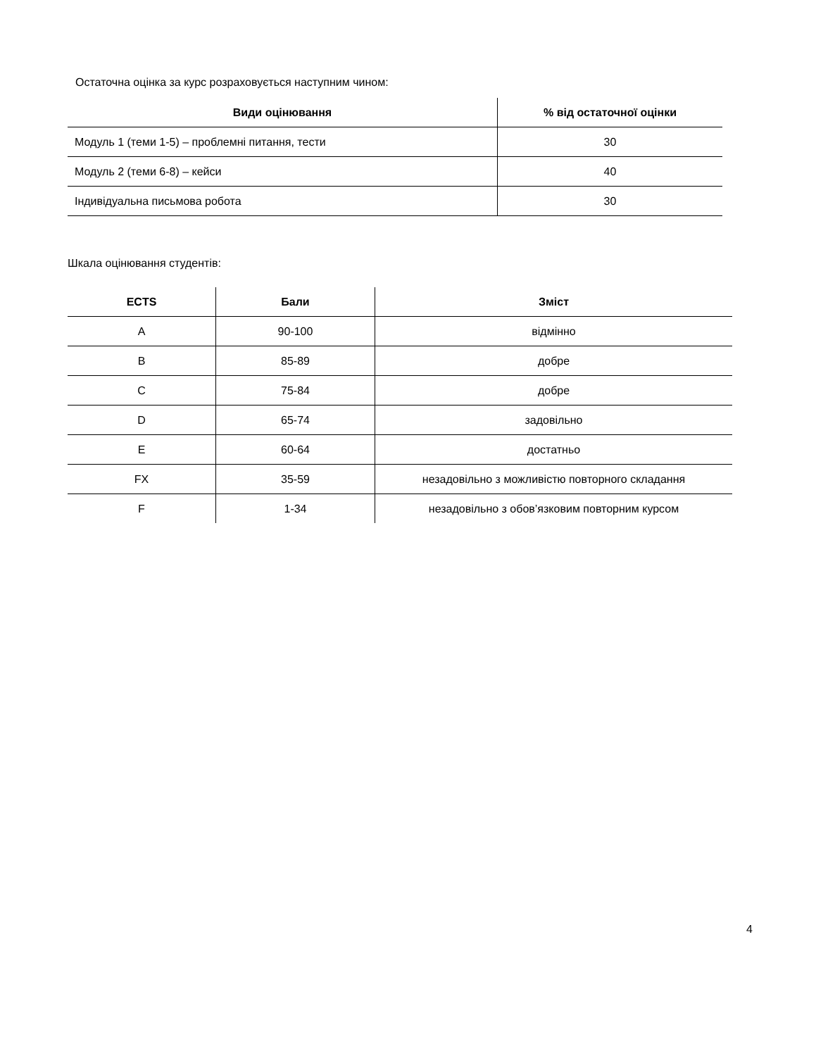Остаточна оцінка за курс розраховується наступним чином:
| Види оцінювання | % від остаточної оцінки |
| --- | --- |
| Модуль 1 (теми 1-5) – проблемні питання, тести | 30 |
| Модуль 2 (теми 6-8) – кейси | 40 |
| Індивідуальна письмова робота | 30 |
Шкала оцінювання студентів:
| ECTS | Бали | Зміст |
| --- | --- | --- |
| A | 90-100 | відмінно |
| B | 85-89 | добре |
| C | 75-84 | добре |
| D | 65-74 | задовільно |
| E | 60-64 | достатньо |
| FX | 35-59 | незадовільно з можливістю повторного складання |
| F | 1-34 | незадовільно з обов’язковим повторним курсом |
4